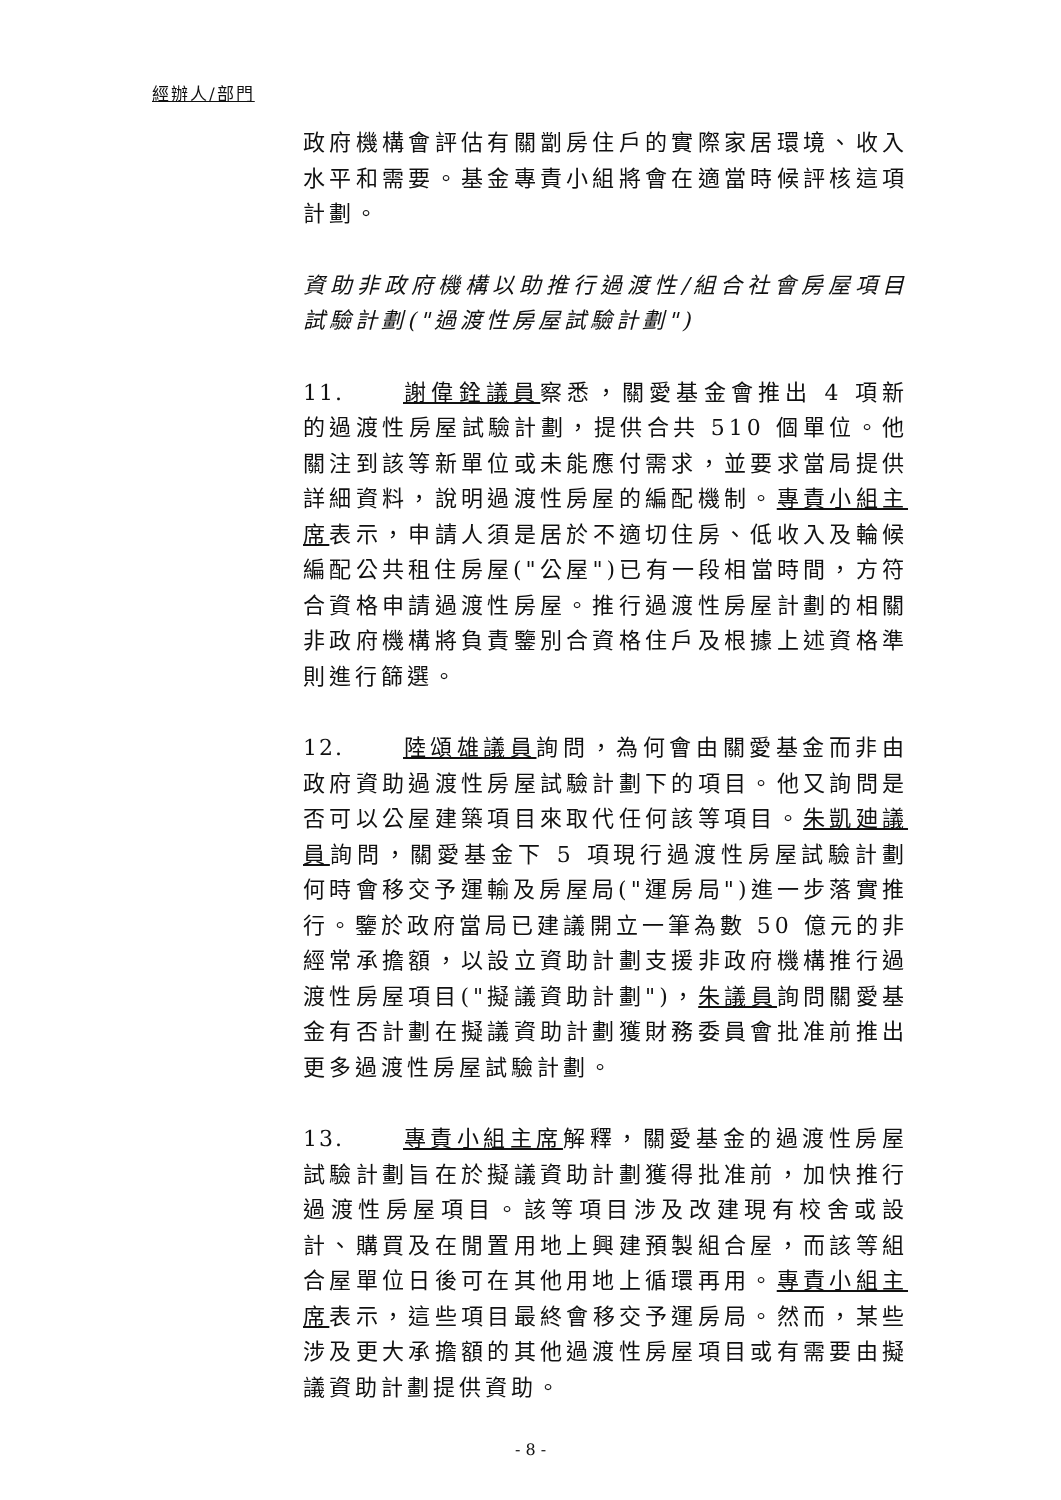經辦人/部門
政府機構會評估有關劏房住戶的實際家居環境、收入水平和需要。基金專責小組將會在適當時候評核這項計劃。
資助非政府機構以助推行過渡性/組合社會房屋項目試驗計劃("過渡性房屋試驗計劃")
11. 謝偉銓議員察悉，關愛基金會推出 4 項新的過渡性房屋試驗計劃，提供合共 510 個單位。他關注到該等新單位或未能應付需求，並要求當局提供詳細資料，說明過渡性房屋的編配機制。專責小組主席表示，申請人須是居於不適切住房、低收入及輪候編配公共租住房屋("公屋")已有一段相當時間，方符合資格申請過渡性房屋。推行過渡性房屋計劃的相關非政府機構將負責鑒別合資格住戶及根據上述資格準則進行篩選。
12. 陸頌雄議員詢問，為何會由關愛基金而非由政府資助過渡性房屋試驗計劃下的項目。他又詢問是否可以公屋建築項目來取代任何該等項目。朱凱廸議員詢問，關愛基金下 5 項現行過渡性房屋試驗計劃何時會移交予運輸及房屋局("運房局")進一步落實推行。鑒於政府當局已建議開立一筆為數 50 億元的非經常承擔額，以設立資助計劃支援非政府機構推行過渡性房屋項目("擬議資助計劃")，朱議員詢問關愛基金有否計劃在擬議資助計劃獲財務委員會批准前推出更多過渡性房屋試驗計劃。
13. 專責小組主席解釋，關愛基金的過渡性房屋試驗計劃旨在於擬議資助計劃獲得批准前，加快推行過渡性房屋項目。該等項目涉及改建現有校舍或設計、購買及在閒置用地上興建預製組合屋，而該等組合屋單位日後可在其他用地上循環再用。專責小組主席表示，這些項目最終會移交予運房局。然而，某些涉及更大承擔額的其他過渡性房屋項目或有需要由擬議資助計劃提供資助。
- 8 -